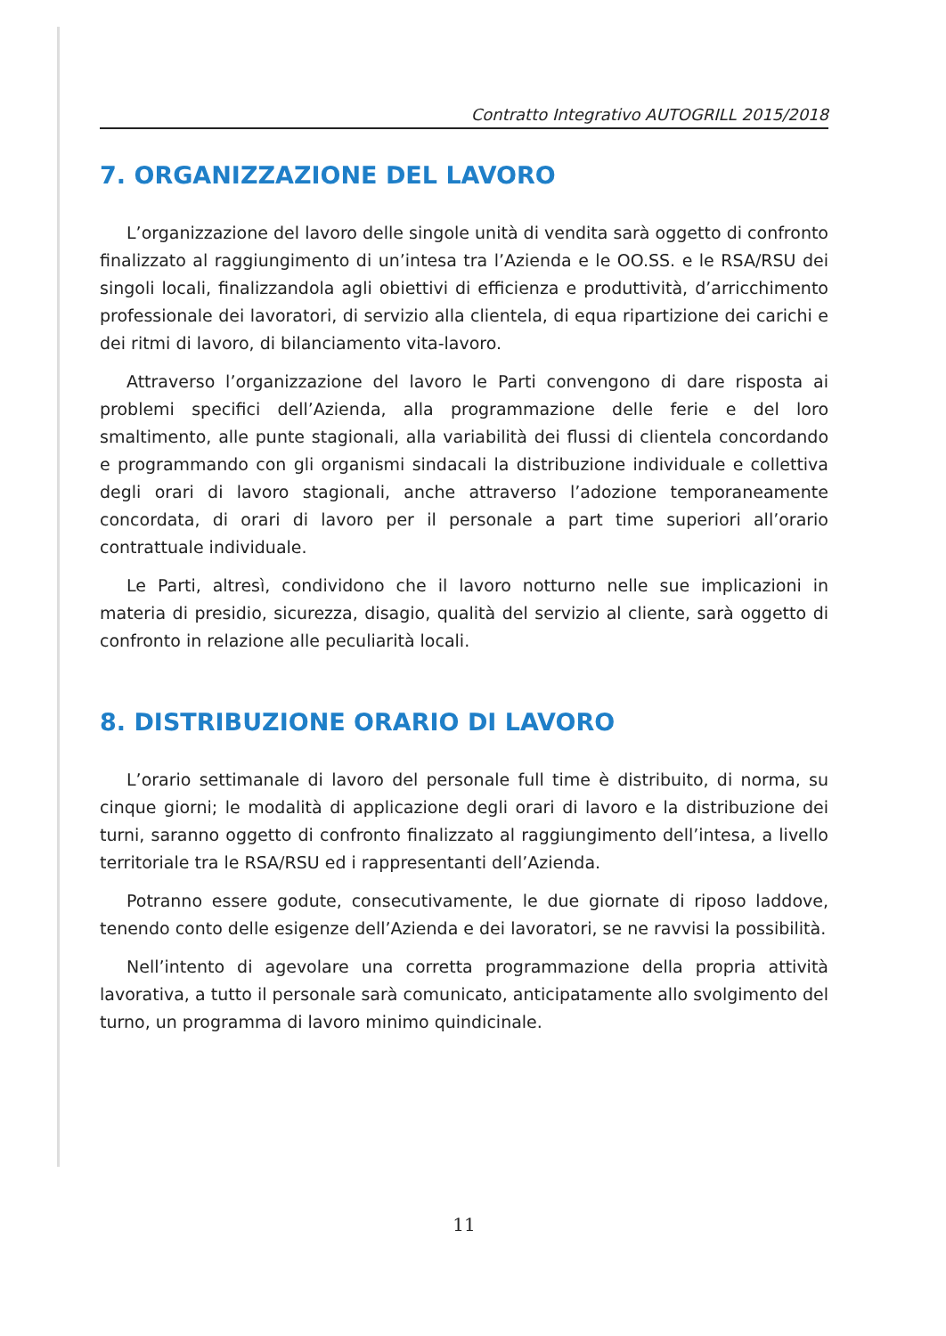Contratto Integrativo AUTOGRILL 2015/2018
7. ORGANIZZAZIONE DEL LAVORO
L’organizzazione del lavoro delle singole unità di vendita sarà oggetto di confronto finalizzato al raggiungimento di un’intesa tra l’Azienda e le OO.SS. e le RSA/RSU dei singoli locali, finalizzandola agli obiettivi di efficienza e produttività, d’arricchimento professionale dei lavoratori, di servizio alla clientela, di equa ripartizione dei carichi e dei ritmi di lavoro, di bilanciamento vita-lavoro.
Attraverso l’organizzazione del lavoro le Parti convengono di dare risposta ai problemi specifici dell’Azienda, alla programmazione delle ferie e del loro smaltimento, alle punte stagionali, alla variabilità dei flussi di clientela concordando e programmando con gli organismi sindacali la distribuzione individuale e collettiva degli orari di lavoro stagionali, anche attraverso l’adozione temporaneamente concordata, di orari di lavoro per il personale a part time superiori all’orario contrattuale individuale.
Le Parti, altresì, condividono che il lavoro notturno nelle sue implicazioni in materia di presidio, sicurezza, disagio, qualità del servizio al cliente, sarà oggetto di confronto in relazione alle peculiarità locali.
8. DISTRIBUZIONE ORARIO DI LAVORO
L’orario settimanale di lavoro del personale full time è distribuito, di norma, su cinque giorni; le modalità di applicazione degli orari di lavoro e la distribuzione dei turni, saranno oggetto di confronto finalizzato al raggiungimento dell’intesa, a livello territoriale tra le RSA/RSU ed i rappresentanti dell’Azienda.
Potranno essere godute, consecutivamente, le due giornate di riposo laddove, tenendo conto delle esigenze dell’Azienda e dei lavoratori, se ne ravvisi la possibilità.
Nell’intento di agevolare una corretta programmazione della propria attività lavorativa, a tutto il personale sarà comunicato, anticipatamente allo svolgimento del turno, un programma di lavoro minimo quindicinale.
11